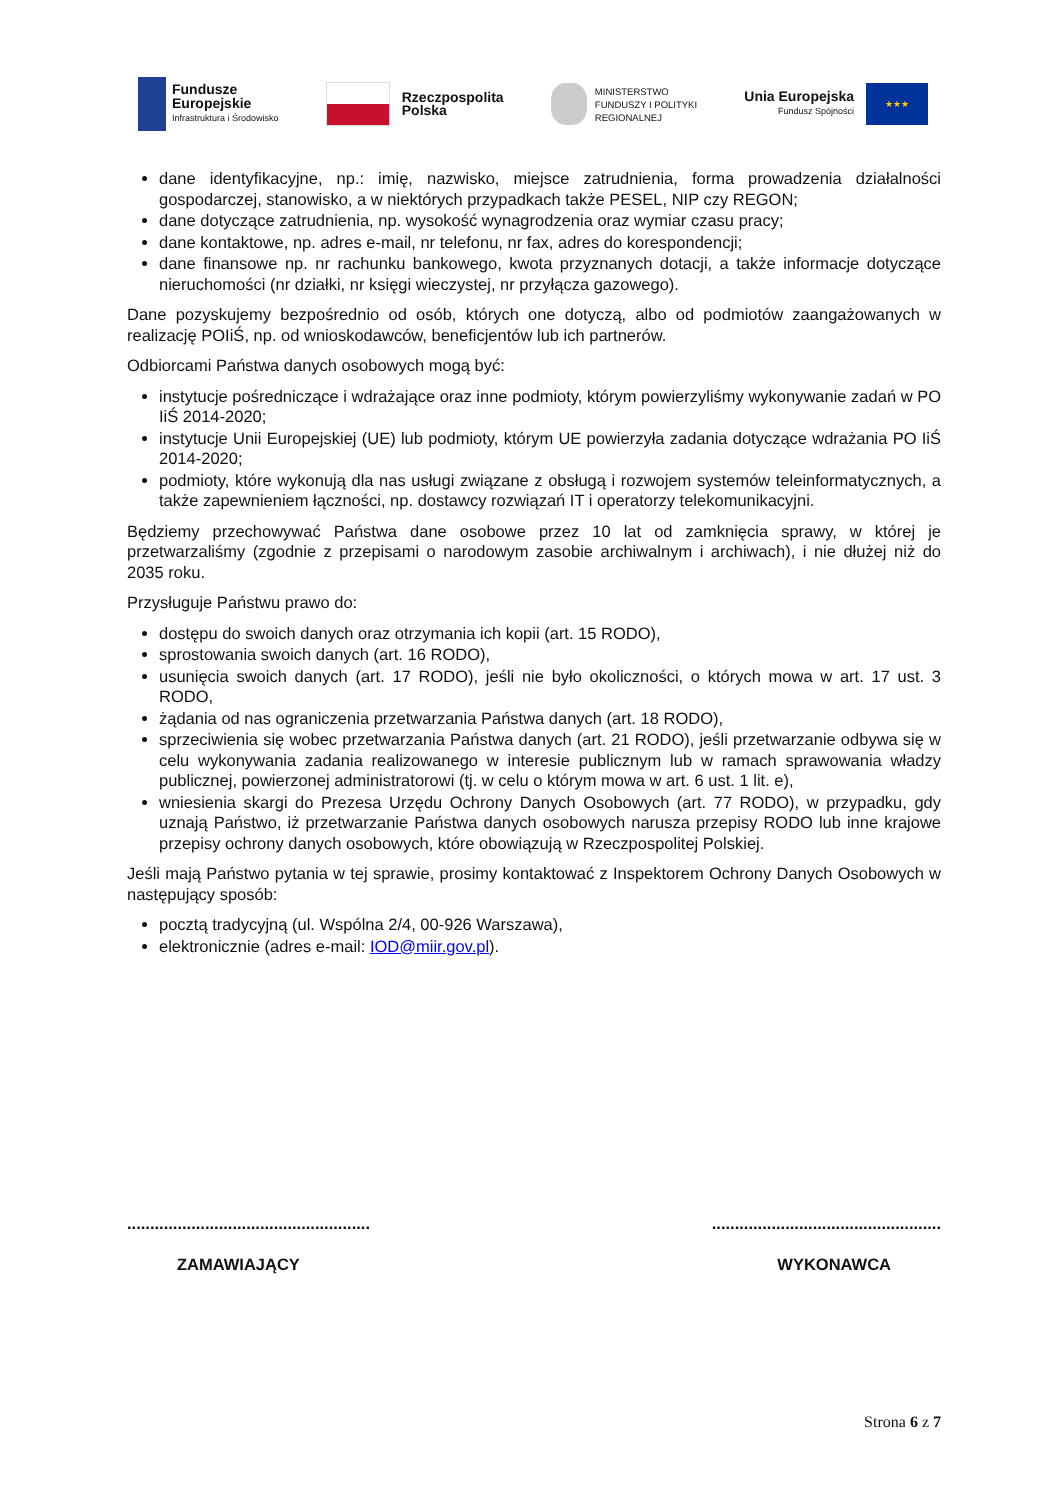Fundusze
Europejskie
Infrastruktura i Środowisko
Rzeczpospolita
Polska
MINISTERSTWO
FUNDUSZY I POLITYKI
REGIONALNEJ
Unia Europejska
Fundusz Spójności
★★★
dane identyfikacyjne, np.: imię, nazwisko, miejsce zatrudnienia, forma prowadzenia działalności gospodarczej, stanowisko, a w niektórych przypadkach także PESEL, NIP czy REGON;
dane dotyczące zatrudnienia, np. wysokość wynagrodzenia oraz wymiar czasu pracy;
dane kontaktowe, np. adres e-mail, nr telefonu, nr fax, adres do korespondencji;
dane finansowe np. nr rachunku bankowego, kwota przyznanych dotacji, a także informacje dotyczące nieruchomości (nr działki, nr księgi wieczystej, nr przyłącza gazowego).
Dane pozyskujemy bezpośrednio od osób, których one dotyczą, albo od podmiotów zaangażowanych w realizację POIiŚ, np. od wnioskodawców, beneficjentów lub ich partnerów.
Odbiorcami Państwa danych osobowych mogą być:
instytucje pośredniczące i wdrażające oraz inne podmioty, którym powierzyliśmy wykonywanie zadań w PO IiŚ 2014-2020;
instytucje Unii Europejskiej (UE) lub podmioty, którym UE powierzyła zadania dotyczące wdrażania PO IiŚ 2014-2020;
podmioty, które wykonują dla nas usługi związane z obsługą i rozwojem systemów teleinformatycznych, a także zapewnieniem łączności, np. dostawcy rozwiązań IT i operatorzy telekomunikacyjni.
Będziemy przechowywać Państwa dane osobowe przez 10 lat od zamknięcia sprawy, w której je przetwarzaliśmy (zgodnie z przepisami o narodowym zasobie archiwalnym i archiwach), i nie dłużej niż do 2035 roku.
Przysługuje Państwu prawo do:
dostępu do swoich danych oraz otrzymania ich kopii (art. 15 RODO),
sprostowania swoich danych (art. 16 RODO),
usunięcia swoich danych (art. 17 RODO), jeśli nie było okoliczności, o których mowa w art. 17 ust. 3 RODO,
żądania od nas ograniczenia przetwarzania Państwa danych (art. 18 RODO),
sprzeciwienia się wobec przetwarzania Państwa danych (art. 21 RODO), jeśli przetwarzanie odbywa się w celu wykonywania zadania realizowanego w interesie publicznym lub w ramach sprawowania władzy publicznej, powierzonej administratorowi (tj. w celu o którym mowa w art. 6 ust. 1 lit. e),
wniesienia skargi do Prezesa Urzędu Ochrony Danych Osobowych (art. 77 RODO), w przypadku, gdy uznają Państwo, iż przetwarzanie Państwa danych osobowych narusza przepisy RODO lub inne krajowe przepisy ochrony danych osobowych, które obowiązują w Rzeczpospolitej Polskiej.
Jeśli mają Państwo pytania w tej sprawie, prosimy kontaktować z Inspektorem Ochrony Danych Osobowych w następujący sposób:
pocztą tradycyjną (ul. Wspólna 2/4, 00-926 Warszawa),
elektronicznie (adres e-mail: IOD@miir.gov.pl).
.....................................................
ZAMAWIAJĄCY
..................................................
WYKONAWCA
Strona 6 z 7